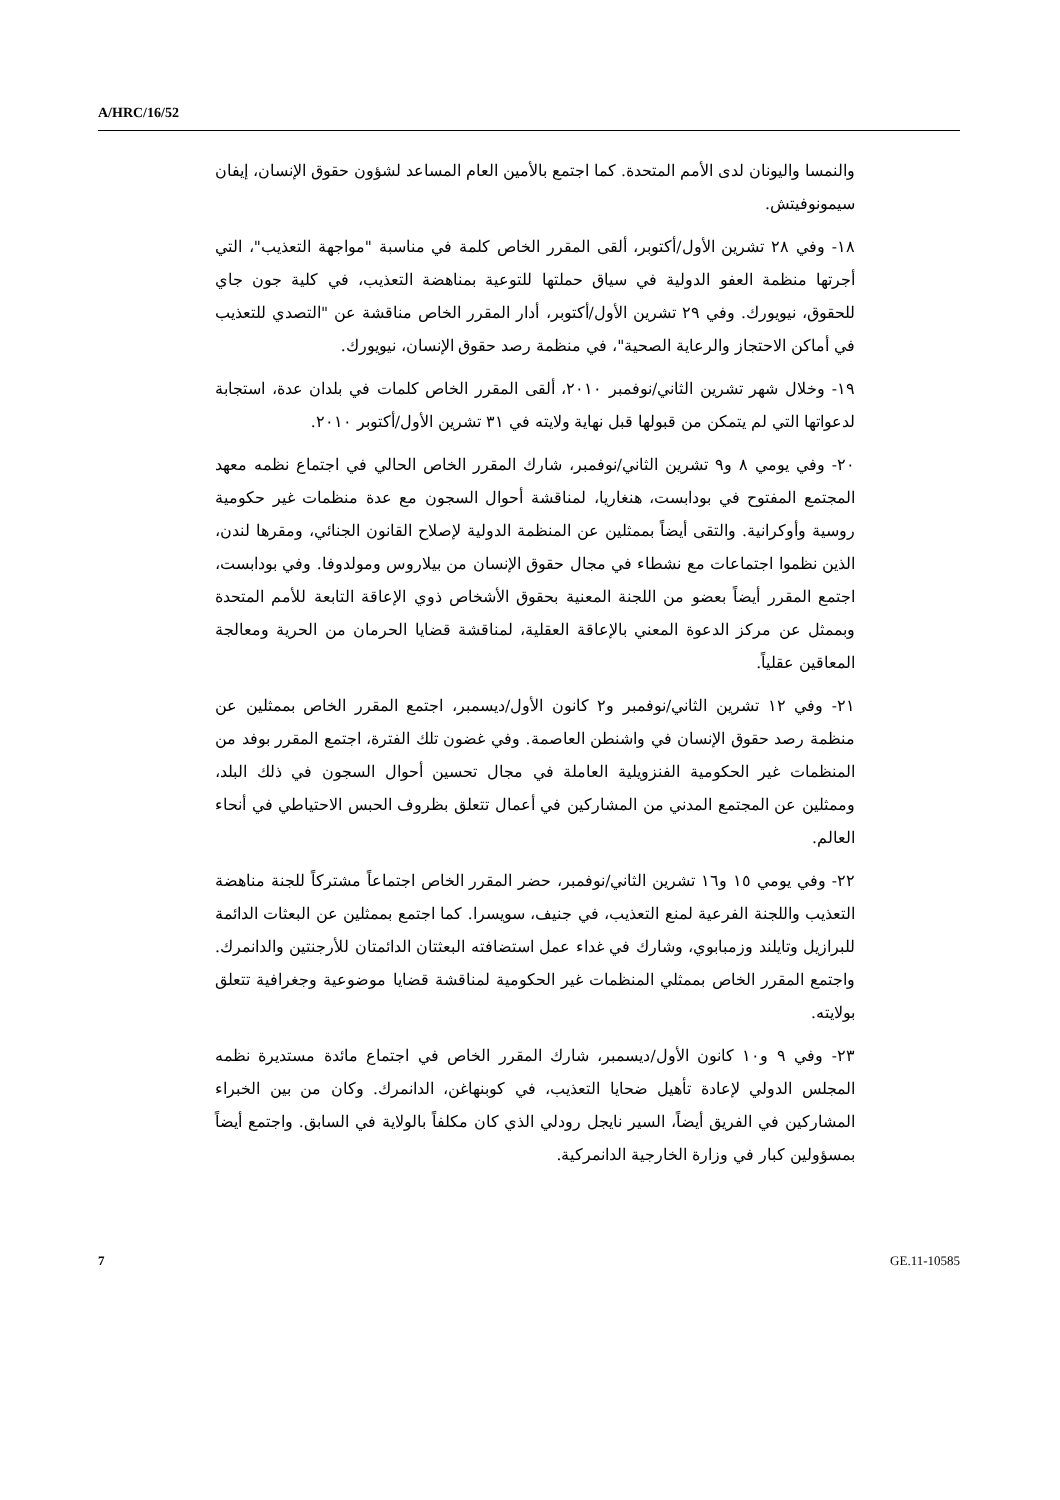A/HRC/16/52
والنمسا واليونان لدى الأمم المتحدة. كما اجتمع بالأمين العام المساعد لشؤون حقوق الإنسان، إيفان سيمونوفيتش.
١٨- وفي ٢٨ تشرين الأول/أكتوبر، ألقى المقرر الخاص كلمة في مناسبة "مواجهة التعذيب"، التي أجرتها منظمة العفو الدولية في سياق حملتها للتوعية بمناهضة التعذيب، في كلية جون جاي للحقوق، نيويورك. وفي ٢٩ تشرين الأول/أكتوبر، أدار المقرر الخاص مناقشة عن "التصدي للتعذيب في أماكن الاحتجاز والرعاية الصحية"، في منظمة رصد حقوق الإنسان، نيويورك.
١٩- وخلال شهر تشرين الثاني/نوفمبر ٢٠١٠، ألقى المقرر الخاص كلمات في بلدان عدة، استجابة لدعواتها التي لم يتمكن من قبولها قبل نهاية ولايته في ٣١ تشرين الأول/أكتوبر ٢٠١٠.
٢٠- وفي يومي ٨ و٩ تشرين الثاني/نوفمبر، شارك المقرر الخاص الحالي في اجتماع نظمه معهد المجتمع المفتوح في بودابست، هنغاريا، لمناقشة أحوال السجون مع عدة منظمات غير حكومية روسية وأوكرانية. والتقى أيضاً بممثلين عن المنظمة الدولية لإصلاح القانون الجنائي، ومقرها لندن، الذين نظموا اجتماعات مع نشطاء في مجال حقوق الإنسان من بيلاروس ومولدوفا. وفي بودابست، اجتمع المقرر أيضاً بعضو من اللجنة المعنية بحقوق الأشخاص ذوي الإعاقة التابعة للأمم المتحدة وبممثل عن مركز الدعوة المعني بالإعاقة العقلية، لمناقشة قضايا الحرمان من الحرية ومعالجة المعاقين عقلياً.
٢١- وفي ١٢ تشرين الثاني/نوفمبر و٢ كانون الأول/ديسمبر، اجتمع المقرر الخاص بممثلين عن منظمة رصد حقوق الإنسان في واشنطن العاصمة. وفي غضون تلك الفترة، اجتمع المقرر بوفد من المنظمات غير الحكومية الفنزويلية العاملة في مجال تحسين أحوال السجون في ذلك البلد، وممثلين عن المجتمع المدني من المشاركين في أعمال تتعلق بظروف الحبس الاحتياطي في أنحاء العالم.
٢٢- وفي يومي ١٥ و١٦ تشرين الثاني/نوفمبر، حضر المقرر الخاص اجتماعاً مشتركاً للجنة مناهضة التعذيب واللجنة الفرعية لمنع التعذيب، في جنيف، سويسرا. كما اجتمع بممثلين عن البعثات الدائمة للبرازيل وتايلند وزمبابوي، وشارك في غداء عمل استضافته البعثتان الدائمتان للأرجنتين والدانمرك. واجتمع المقرر الخاص بممثلي المنظمات غير الحكومية لمناقشة قضايا موضوعية وجغرافية تتعلق بولايته.
٢٣- وفي ٩ و١٠ كانون الأول/ديسمبر، شارك المقرر الخاص في اجتماع مائدة مستديرة نظمه المجلس الدولي لإعادة تأهيل ضحايا التعذيب، في كوبنهاغن، الدانمرك. وكان من بين الخبراء المشاركين في الفريق أيضاً، السير نايجل رودلي الذي كان مكلفاً بالولاية في السابق. واجتمع أيضاً بمسؤولين كبار في وزارة الخارجية الدانمركية.
7 GE.11-10585